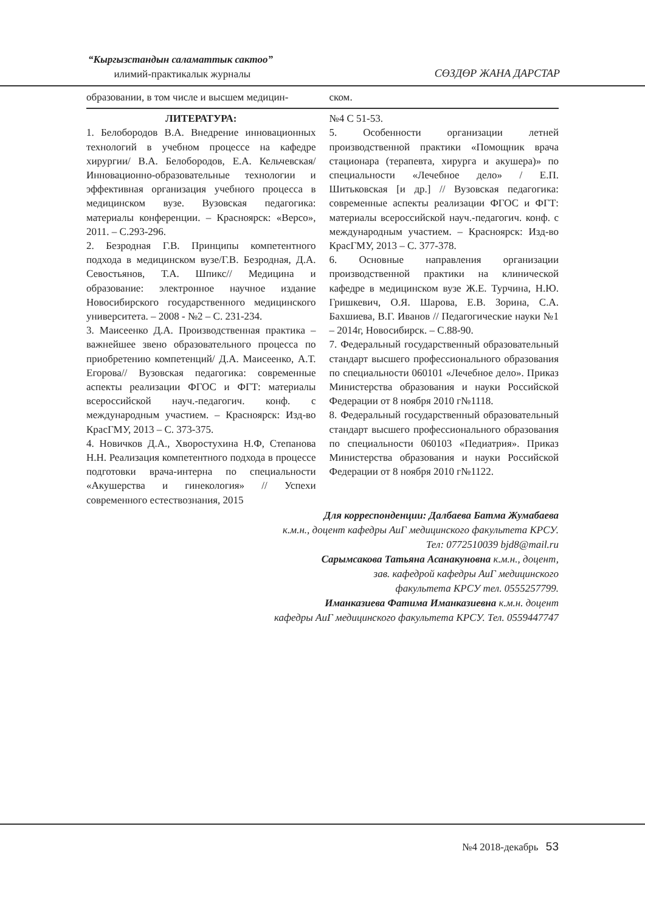“Кыргызстандын саламаттык сактоо”
илимий-практикалык журналы
СӨЗДӨР ЖАНА ДАРСТАР
образовании, в том числе и высшем медицин-
ском.
ЛИТЕРАТУРА:
1. Белобородов В.А. Внедрение инновационных технологий в учебном процессе на кафедре хирургии/ В.А. Белобородов, Е.А. Кельчевская/ Инновационно-образовательные технологии и эффективная организация учебного процесса в медицинском вузе. Вузовская педагогика: материалы конференции. – Красноярск: «Версо», 2011. – С.293-296.
2. Безродная Г.В. Принципы компетентного подхода в медицинском вузе/Г.В. Безродная, Д.А. Севостьянов, Т.А. Шпикс// Медицина и образование: электронное научное издание Новосибирского государственного медицинского университета. – 2008 - №2 – С. 231-234.
3. Маисеенко Д.А. Производственная практика – важнейшее звено образовательного процесса по приобретению компетенций/ Д.А. Маисеенко, А.Т. Егорова// Вузовская педагогика: современные аспекты реализации ФГОС и ФГТ: материалы всероссийской науч.-педагогич. конф. с международным участием. – Красноярск: Изд-во КрасГМУ, 2013 – С. 373-375.
4. Новичков Д.А., Хворостухина Н.Ф, Степанова Н.Н. Реализация компетентного подхода в процессе подготовки врача-интерна по специальности «Акушерства и гинекология» // Успехи современного естествознания, 2015
№4 С 51-53.
5. Особенности организации летней производственной практики «Помощник врача стационара (терапевта, хирурга и акушера)» по специальности «Лечебное дело» / Е.П. Шитьковская [и др.] // Вузовская педагогика: современные аспекты реализации ФГОС и ФГТ: материалы всероссийской науч.-педагогич. конф. с международным участием. – Красноярск: Изд-во КрасГМУ, 2013 – С. 377-378.
6. Основные направления организации производственной практики на клинической кафедре в медицинском вузе Ж.Е. Турчина, Н.Ю. Гришкевич, О.Я. Шарова, Е.В. Зорина, С.А. Бахшиева, В.Г. Иванов // Педагогические науки №1 – 2014г, Новосибирск. – С.88-90.
7. Федеральный государственный образовательный стандарт высшего профессионального образования по специальности 060101 «Лечебное дело». Приказ Министерства образования и науки Российской Федерации от 8 ноября 2010 г№1118.
8. Федеральный государственный образовательный стандарт высшего профессионального образования по специальности 060103 «Педиатрия». Приказ Министерства образования и науки Российской Федерации от 8 ноября 2010 г№1122.
Для корреспонденции: Далбаева Батма Жумабаева
к.м.н., доцент кафедры АиГ медицинского факультета КРСУ.
Тел: 0772510039 bjd8@mail.ru
Сарымсакова Татьяна Асанакуновна к.м.н., доцент,
зав. кафедрой кафедры АиГ медицинского
факультета КРСУ тел. 0555257799.
Иманказиева Фатима Иманказиевна к.м.н. доцент
кафедры АиГ медицинского факультета КРСУ. Тел. 0559447747
№4 2018-декабрь 53